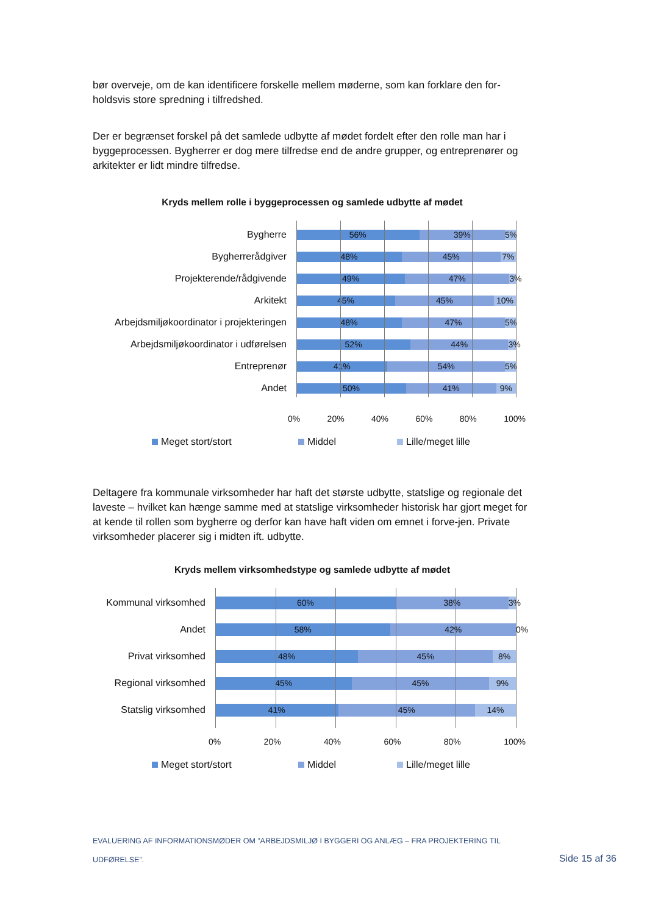bør overveje, om de kan identificere forskelle mellem møderne, som kan forklare den for-holdsvis store spredning i tilfredshed.
Der er begrænset forskel på det samlede udbytte af mødet fordelt efter den rolle man har i byggeprocessen. Bygherrer er dog mere tilfredse end de andre grupper, og entreprenører og arkitekter er lidt mindre tilfredse.
Kryds mellem rolle i byggeprocessen og samlede udbytte af mødet
Bygherre
56% 39% 5%
Bygherrerådgiver
48% 45% 7%
Projekterende/rådgivende
49% 47% 3%
Arkitekt
45% 45% 10%
Arbejdsmiljøkoordinator i projekteringen
48% 47% 5%
Arbejdsmiljøkoordinator i udførelsen
52% 44% 3%
Entreprenør
41% 54% 5%
Andet
50% 41% 9%
0% 20% 40% 60% 80% 100%
Meget stort/stort Middel Lille/meget lille
Deltagere fra kommunale virksomheder har haft det største udbytte, statslige og regionale det laveste – hvilket kan hænge samme med at statslige virksomheder historisk har gjort meget for at kende til rollen som bygherre og derfor kan have haft viden om emnet i forve-jen. Private virksomheder placerer sig i midten ift. udbytte.
Kryds mellem virksomhedstype og samlede udbytte af mødet
Kommunal virksomhed
60% 38% 3%
Andet
58% 42% 0%
Privat virksomhed
48% 45% 8%
Regional virksomhed
45% 45% 9%
Statslig virksomhed
41% 45% 14%
0% 20% 40% 60% 80% 100%
Meget stort/stort Middel Lille/meget lille
EVALUERING AF INFORMATIONSMØDER OM ”ARBEJDSMILJØ I BYGGERI OG ANLÆG – FRA PROJEKTERING TIL UDFØRELSE”.
Side 15 af 36